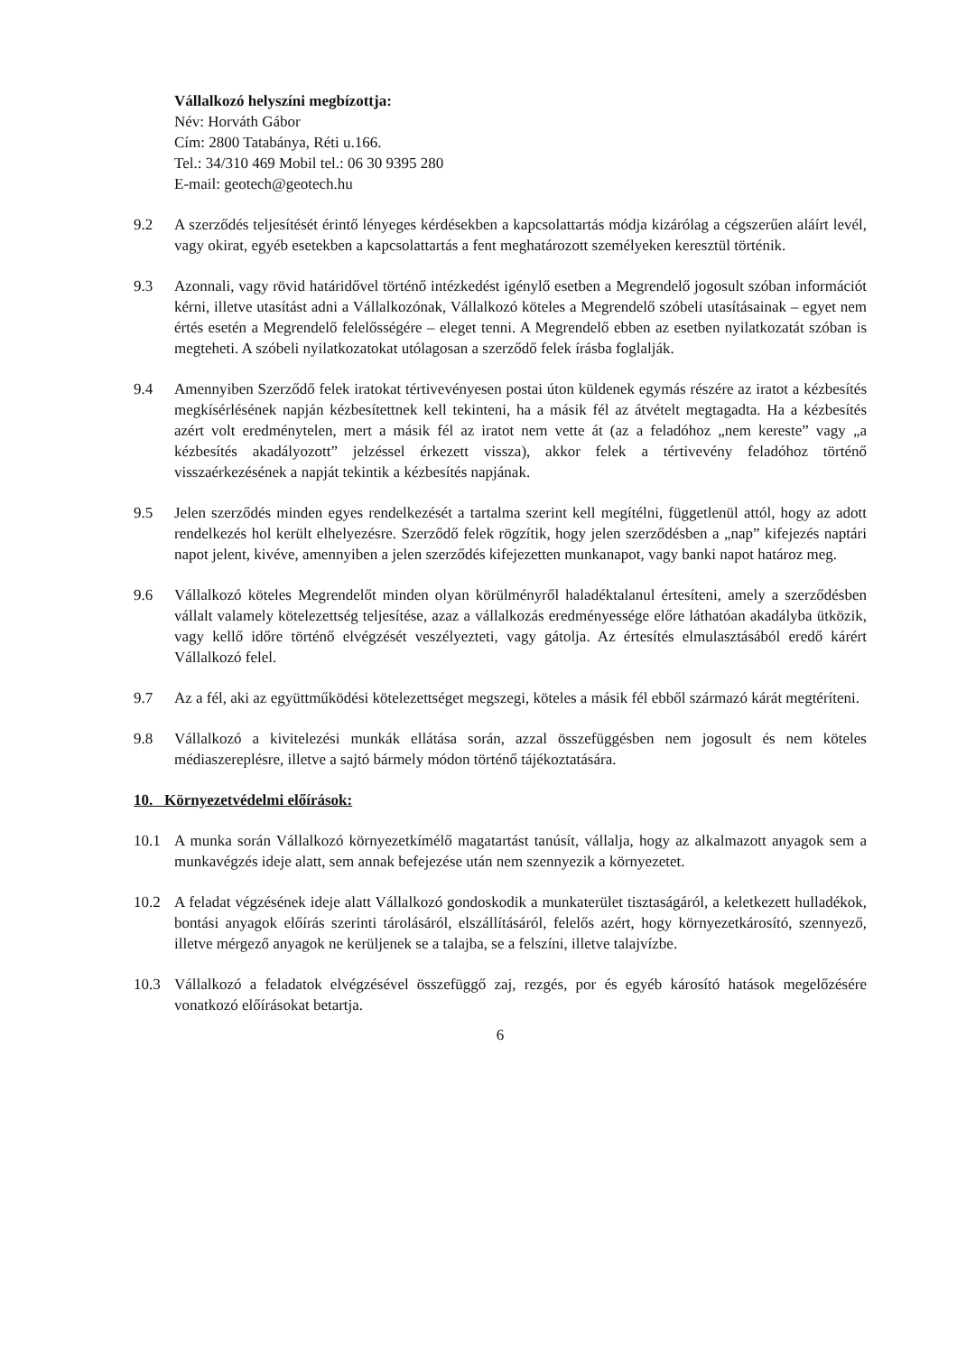Vállalkozó helyszíni megbízottja:
Név: Horváth Gábor
Cím: 2800 Tatabánya, Réti u.166.
Tel.: 34/310 469 Mobil tel.: 06 30 9395 280
E-mail: geotech@geotech.hu
9.2 A szerződés teljesítését érintő lényeges kérdésekben a kapcsolattartás módja kizárólag a cégszerűen aláírt levél, vagy okirat, egyéb esetekben a kapcsolattartás a fent meghatározott személyeken keresztül történik.
9.3 Azonnali, vagy rövid határidővel történő intézkedést igénylő esetben a Megrendelő jogosult szóban információt kérni, illetve utasítást adni a Vállalkozónak, Vállalkozó köteles a Megrendelő szóbeli utasításainak – egyet nem értés esetén a Megrendelő felelősségére – eleget tenni. A Megrendelő ebben az esetben nyilatkozatát szóban is megteheti. A szóbeli nyilatkozatokat utólagosan a szerződő felek írásba foglalják.
9.4 Amennyiben Szerződő felek iratokat tértivevényesen postai úton küldenek egymás részére az iratot a kézbesítés megkísérlésének napján kézbesítettnek kell tekinteni, ha a másik fél az átvételt megtagadta. Ha a kézbesítés azért volt eredménytelen, mert a másik fél az iratot nem vette át (az a feladóhoz „nem kereste” vagy „a kézbesítés akadályozott” jelzéssel érkezett vissza), akkor felek a tértivevény feladóhoz történő visszaérkezésének a napját tekintik a kézbesítés napjának.
9.5 Jelen szerződés minden egyes rendelkezését a tartalma szerint kell megítélni, függetlenül attól, hogy az adott rendelkezés hol került elhelyezésre. Szerződő felek rögzítik, hogy jelen szerződésben a „nap” kifejezés naptári napot jelent, kivéve, amennyiben a jelen szerződés kifejezetten munkanapot, vagy banki napot határoz meg.
9.6 Vállalkozó köteles Megrendelőt minden olyan körülményről haladéktalanul értesíteni, amely a szerződésben vállalt valamely kötelezettség teljesítése, azaz a vállalkozás eredményessége előre láthatóan akadályba ütközik, vagy kellő időre történő elvégzését veszélyezteti, vagy gátolja. Az értesítés elmulasztásából eredő kárért Vállalkozó felel.
9.7 Az a fél, aki az együttműködési kötelezettséget megszegi, köteles a másik fél ebből származó kárát megtéríteni.
9.8 Vállalkozó a kivitelezési munkák ellátása során, azzal összefüggésben nem jogosult és nem köteles médiaszereplésre, illetve a sajtó bármely módon történő tájékoztatására.
10. Környezetvédelmi előírások:
10.1 A munka során Vállalkozó környezetkímélő magatartást tanúsít, vállalja, hogy az alkalmazott anyagok sem a munkavégzés ideje alatt, sem annak befejezése után nem szennyezik a környezetet.
10.2 A feladat végzésének ideje alatt Vállalkozó gondoskodik a munkaterület tisztaságáról, a keletkezett hulladékok, bontási anyagok előírás szerinti tárolásáról, elszállításáról, felelős azért, hogy környezetkárosító, szennyező, illetve mérgező anyagok ne kerüljenek se a talajba, se a felszíni, illetve talajvízbe.
10.3 Vállalkozó a feladatok elvégzésével összefüggő zaj, rezgés, por és egyéb károsító hatások megelőzésére vonatkozó előírásokat betartja.
6